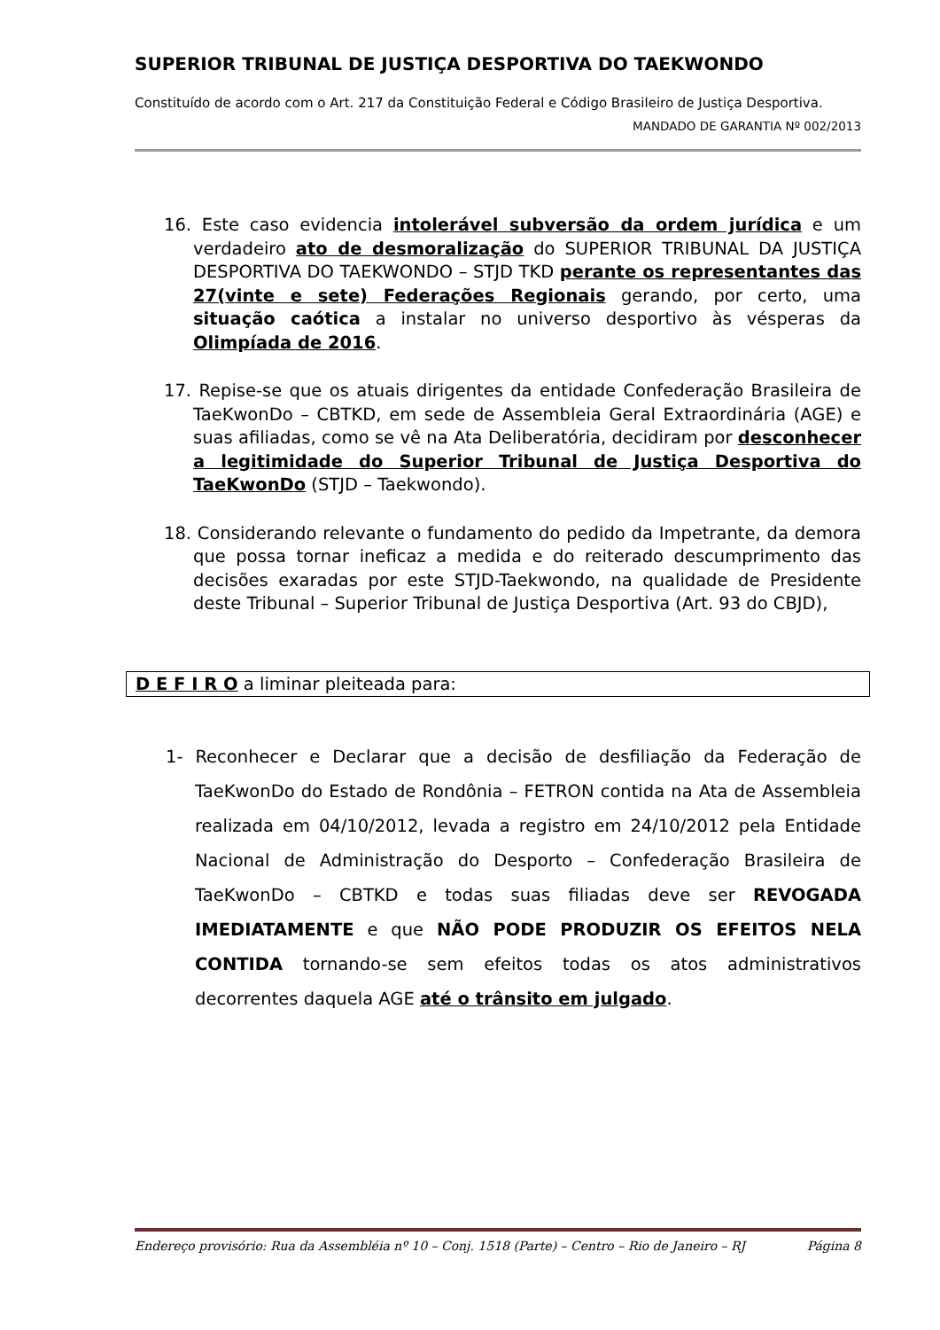SUPERIOR TRIBUNAL DE JUSTIÇA DESPORTIVA DO TAEKWONDO
Constituído de acordo com o Art. 217 da Constituição Federal e Código Brasileiro de Justiça Desportiva.
MANDADO DE GARANTIA Nº 002/2013
16. Este caso evidencia intolerável subversão da ordem jurídica e um verdadeiro ato de desmoralização do SUPERIOR TRIBUNAL DA JUSTIÇA DESPORTIVA DO TAEKWONDO – STJD TKD perante os representantes das 27(vinte e sete) Federações Regionais gerando, por certo, uma situação caótica a instalar no universo desportivo às vésperas da Olimpíada de 2016.
17. Repise-se que os atuais dirigentes da entidade Confederação Brasileira de TaeKwonDo – CBTKD, em sede de Assembleia Geral Extraordinária (AGE) e suas afiliadas, como se vê na Ata Deliberatória, decidiram por desconhecer a legitimidade do Superior Tribunal de Justiça Desportiva do TaeKwonDo (STJD – Taekwondo).
18. Considerando relevante o fundamento do pedido da Impetrante, da demora que possa tornar ineficaz a medida e do reiterado descumprimento das decisões exaradas por este STJD-Taekwondo, na qualidade de Presidente deste Tribunal – Superior Tribunal de Justiça Desportiva (Art. 93 do CBJD),
D E F I R O a liminar pleiteada para:
1- Reconhecer e Declarar que a decisão de desfiliação da Federação de TaeKwonDo do Estado de Rondônia – FETRON contida na Ata de Assembleia realizada em 04/10/2012, levada a registro em 24/10/2012 pela Entidade Nacional de Administração do Desporto – Confederação Brasileira de TaeKwonDo – CBTKD e todas suas filiadas deve ser REVOGADA IMEDIATAMENTE e que NÃO PODE PRODUZIR OS EFEITOS NELA CONTIDA tornando-se sem efeitos todas os atos administrativos decorrentes daquela AGE até o trânsito em julgado.
Endereço provisório: Rua da Assembléia nº 10 – Conj. 1518 (Parte) – Centro – Rio de Janeiro – RJ Página 8